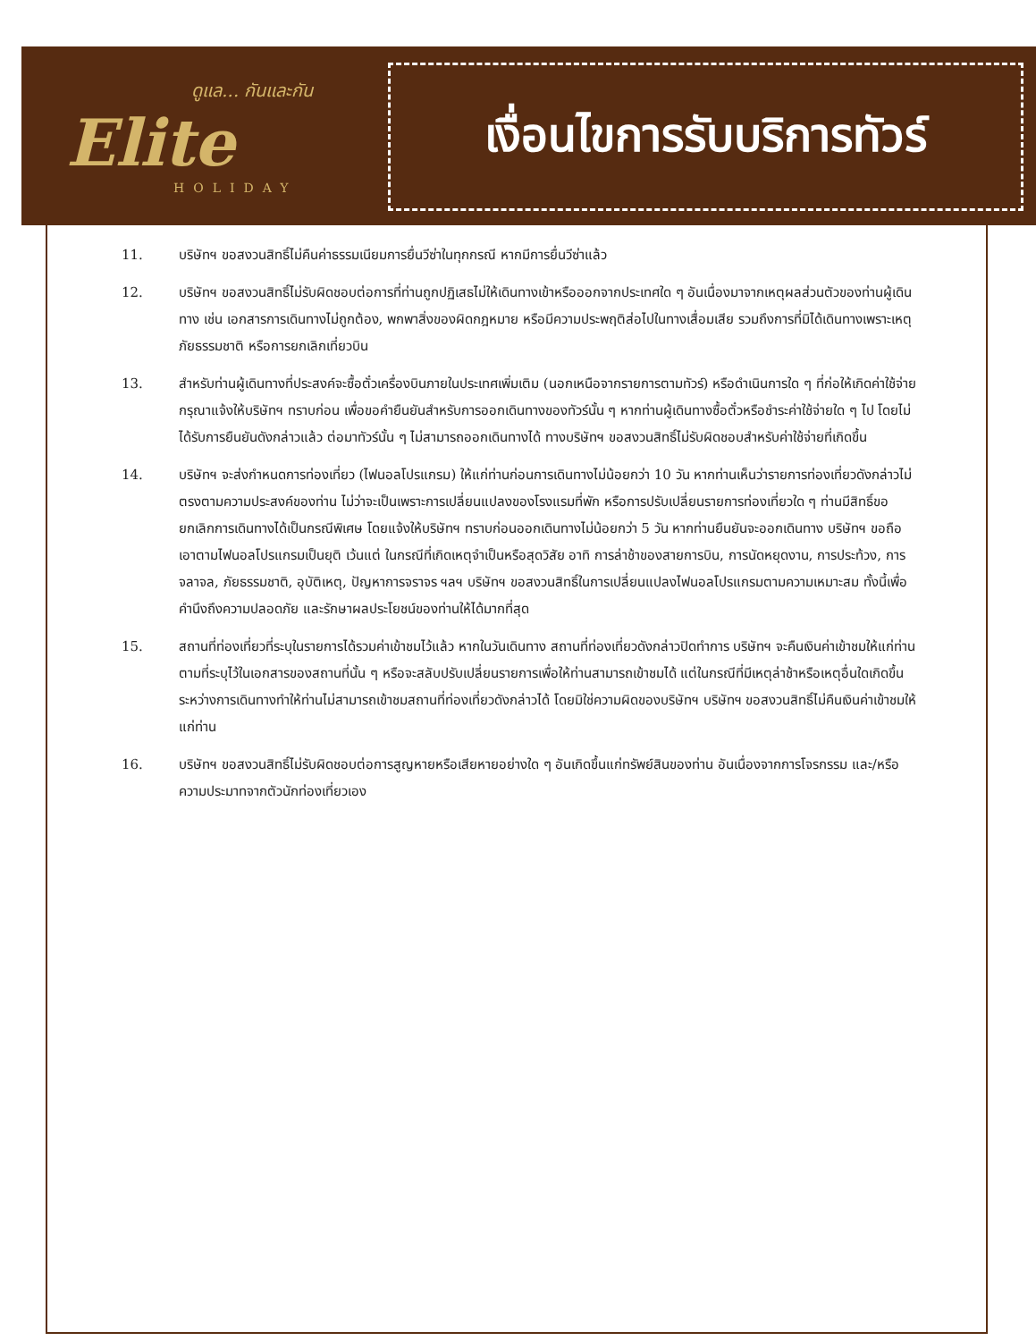ดูแล... กันและกัน
Elite
HOLIDAY
เงื่อนไขการรับบริการทัวร์
11. บริษัทฯ ขอสงวนสิทธิ์ไม่คืนค่าธรรมเนียมการยื่นวีซ่าในทุกกรณี หากมีการยื่นวีซ่าแล้ว
12. บริษัทฯ ขอสงวนสิทธิ์ไม่รับผิดชอบต่อการที่ท่านถูกปฏิเสธไม่ให้เดินทางเข้าหรือออกจากประเทศใด ๆ อันเนื่องมาจากเหตุผลส่วนตัวของท่านผู้เดินทาง เช่น เอกสารการเดินทางไม่ถูกต้อง, พกพาสิ่งของผิดกฎหมาย หรือมีความประพฤติส่อไปในทางเสื่อมเสีย รวมถึงการที่มิได้เดินทางเพราะเหตุภัยธรรมชาติ หรือการยกเลิกเที่ยวบิน
13. สำหรับท่านผู้เดินทางที่ประสงค์จะซื้อตั๋วเครื่องบินภายในประเทศเพิ่มเติม (นอกเหนือจากรายการตามทัวร์) หรือดำเนินการใด ๆ ที่ก่อให้เกิดค่าใช้จ่าย กรุณาแจ้งให้บริษัทฯ ทราบก่อน เพื่อขอคำยืนยันสำหรับการออกเดินทางของทัวร์นั้น ๆ หากท่านผู้เดินทางซื้อตั๋วหรือชำระค่าใช้จ่ายใด ๆ ไป โดยไม่ได้รับการยืนยันดังกล่าวแล้ว ต่อมาทัวร์นั้น ๆ ไม่สามารถออกเดินทางได้ ทางบริษัทฯ ขอสงวนสิทธิ์ไม่รับผิดชอบสำหรับค่าใช้จ่ายที่เกิดขึ้น
14. บริษัทฯ จะส่งกำหนดการท่องเที่ยว (ไฟนอลโปรแกรม) ให้แก่ท่านก่อนการเดินทางไม่น้อยกว่า 10 วัน หากท่านเห็นว่ารายการท่องเที่ยวดังกล่าวไม่ตรงตามความประสงค์ของท่าน ไม่ว่าจะเป็นเพราะการเปลี่ยนแปลงของโรงแรมที่พัก หรือการปรับเปลี่ยนรายการท่องเที่ยวใด ๆ ท่านมีสิทธิ์ขอยกเลิกการเดินทางได้เป็นกรณีพิเศษ โดยแจ้งให้บริษัทฯ ทราบก่อนออกเดินทางไม่น้อยกว่า 5 วัน หากท่านยืนยันจะออกเดินทาง บริษัทฯ ขอถือเอาตามไฟนอลโปรแกรมเป็นยุติ เว้นแต่ ในกรณีที่เกิดเหตุจำเป็นหรือสุดวิสัย อาทิ การล่าช้าของสายการบิน, การนัดหยุดงาน, การประท้วง, การจลาจล, ภัยธรรมชาติ, อุบัติเหตุ, ปัญหาการจราจร ฯลฯ บริษัทฯ ขอสงวนสิทธิ์ในการเปลี่ยนแปลงไฟนอลโปรแกรมตามความเหมาะสม ทั้งนี้เพื่อคำนึงถึงความปลอดภัย และรักษาผลประโยชน์ของท่านให้ได้มากที่สุด
15. สถานที่ท่องเที่ยวที่ระบุในรายการได้รวมค่าเข้าชมไว้แล้ว หากในวันเดินทาง สถานที่ท่องเที่ยวดังกล่าวปิดทำการ บริษัทฯ จะคืนเงินค่าเข้าชมให้แก่ท่านตามที่ระบุไว้ในเอกสารของสถานที่นั้น ๆ หรือจะสลับปรับเปลี่ยนรายการเพื่อให้ท่านสามารถเข้าชมได้ แต่ในกรณีที่มีเหตุล่าช้าหรือเหตุอื่นใดเกิดขึ้นระหว่างการเดินทางทำให้ท่านไม่สามารถเข้าชมสถานที่ท่องเที่ยวดังกล่าวได้ โดยมิใช่ความผิดของบริษัทฯ บริษัทฯ ขอสงวนสิทธิ์ไม่คืนเงินค่าเข้าชมให้แก่ท่าน
16. บริษัทฯ ขอสงวนสิทธิ์ไม่รับผิดชอบต่อการสูญหายหรือเสียหายอย่างใด ๆ อันเกิดขึ้นแก่ทรัพย์สินของท่าน อันเนื่องจากการโจรกรรม และ/หรือความประมาทจากตัวนักท่องเที่ยวเอง